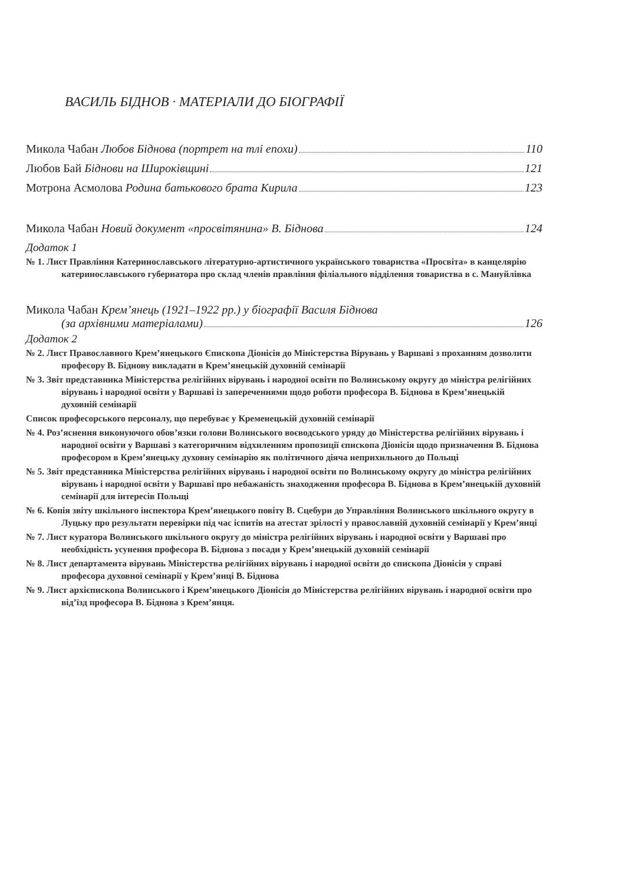ВАСИЛЬ БІДНОВ · МАТЕРІАЛИ ДО БІОГРАФІЇ
Микола Чабан Любов Біднова (портрет на тлі епохи) 110
Любов Бай Біднови на Широківщині 121
Мотрона Асмолова Родина батькового брата Кирила 123
Микола Чабан Новий документ «просвітянина» В. Біднова 124
Додаток 1
№ 1. Лист Правління Катеринославського літературно-артистичного українського товариства «Просвіта» в канцелярію катеринославського губернатора про склад членів правління філіального відділення товариства в с. Мануйлівка
Микола Чабан Крем’янець (1921–1922 рр.) у біографії Василя Біднова
(за архівними матеріалами) 126
Додаток 2
№ 2. Лист Православного Крем’янецького Єпископа Діонісія до Міністерства Вірувань у Варшаві з проханням дозволити професору В. Біднову викладати в Крем’янецькій духовній семінарії
№ 3. Звіт представника Міністерства релігійних вірувань і народної освіти по Волинському округу до міністра релігійних вірувань і народної освіти у Варшаві із запереченнями щодо роботи професора В. Біднова в Крем’янецькій духовній семінарії
Список професорського персоналу, що перебуває у Кременецькій духовній семінарії
№ 4. Роз’яснення виконуючого обов’язки голови Волинського воєводського уряду до Міністерства релігійних вірувань і народної освіти у Варшаві з категоричним відхиленням пропозиції єпископа Діонісія щодо призначення В. Біднова професором в Крем’янецьку духовну семінарію як політичного діяча неприхильного до Польщі
№ 5. Звіт представника Міністерства релігійних вірувань і народної освіти по Волинському округу до міністра релігійних вірувань і народної освіти у Варшаві про небажаність знаходження професора В. Біднова в Крем’янецькій духовній семінарії для інтересів Польщі
№ 6. Копія звіту шкільного інспектора Крем’янецького повіту В. Сцебури до Управління Волинського шкільного округу в Луцьку про результати перевірки під час іспитів на атестат зрілості у православній духовній семінарії у Крем’янці
№ 7. Лист куратора Волинського шкільного округу до міністра релігійних вірувань і народної освіти у Варшаві про необхідність усунення професора В. Біднова з посади у Крем’янецькій духовній семінарії
№ 8. Лист департамента вірувань Міністерства релігійних вірувань і народної освіти до єпископа Діонісія у справі професора духовної семінарії у Крем’янці В. Біднова
№ 9. Лист архієпископа Волинського і Крем’янецького Діонісія до Міністерства релігійних вірувань і народної освіти про від’їзд професора В. Біднова з Крем’янця.